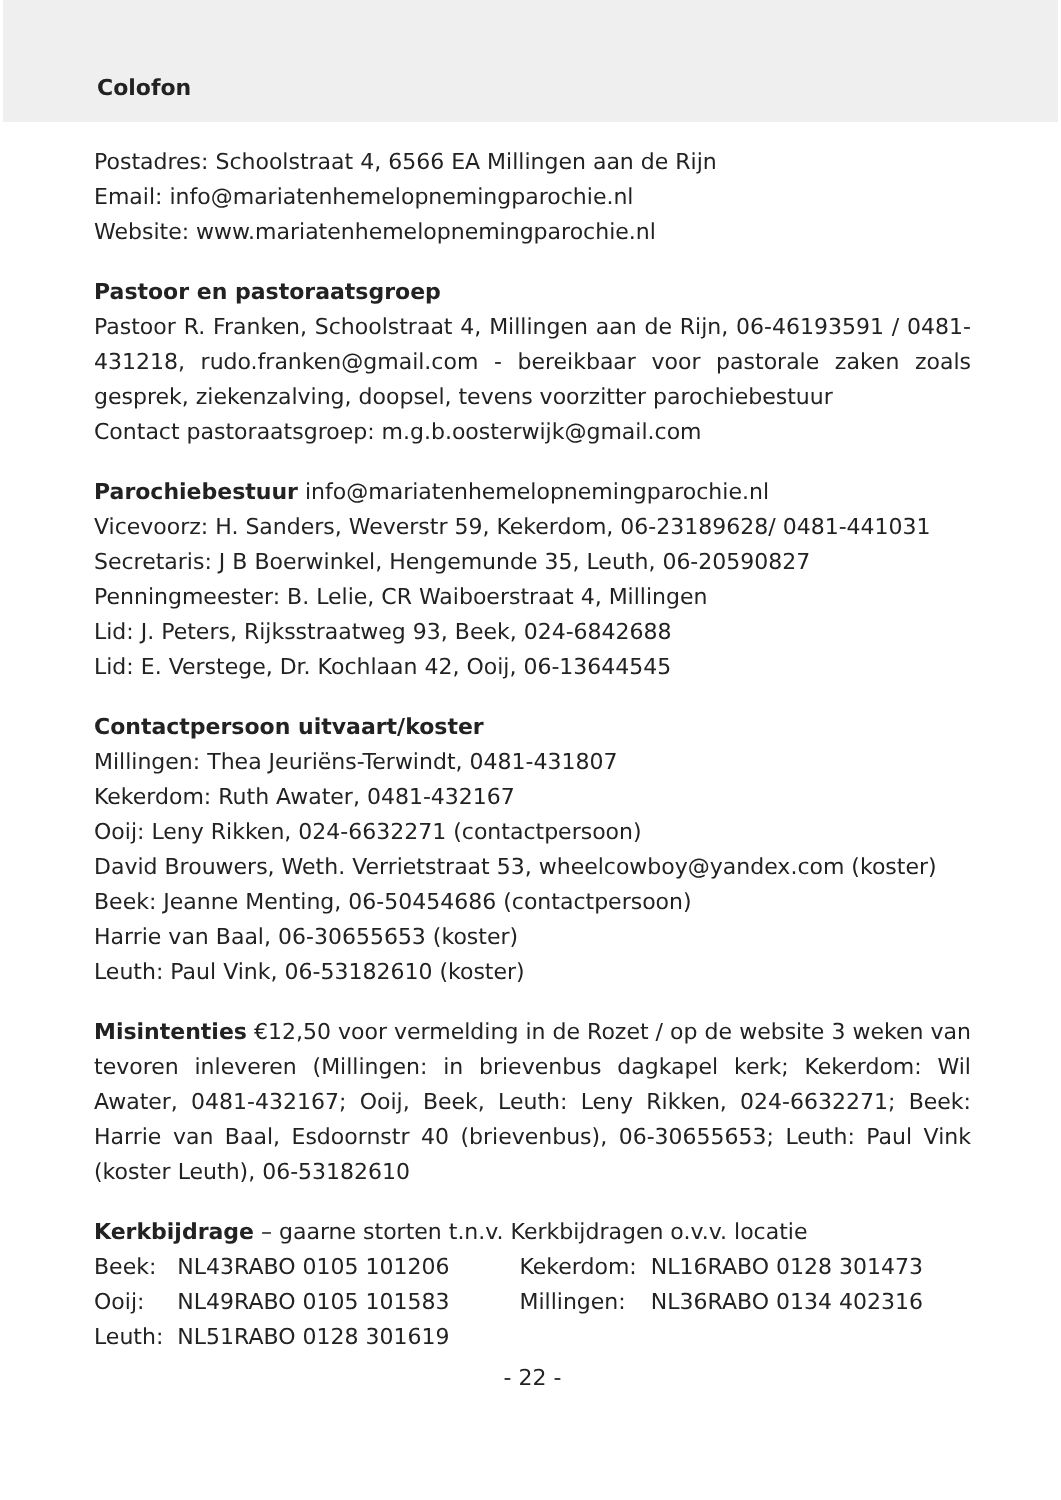Colofon
Postadres: Schoolstraat 4, 6566 EA Millingen aan de Rijn
Email: info@mariatenhemelopnemingparochie.nl
Website: www.mariatenhemelopnemingparochie.nl
Pastoor en pastoraatsgroep
Pastoor R. Franken, Schoolstraat 4, Millingen aan de Rijn, 06-46193591 / 0481-431218, rudo.franken@gmail.com - bereikbaar voor pastorale zaken zoals gesprek, ziekenzalving, doopsel, tevens voorzitter parochiebestuur
Contact pastoraatsgroep: m.g.b.oosterwijk@gmail.com
Parochiebestuur info@mariatenhemelopnemingparochie.nl
Vicevoorz: H. Sanders, Weverstr 59, Kekerdom, 06-23189628/ 0481-441031
Secretaris: J B Boerwinkel, Hengemunde 35, Leuth, 06-20590827
Penningmeester: B. Lelie, CR Waiboerstraat 4, Millingen
Lid: J. Peters, Rijksstraatweg 93, Beek, 024-6842688
Lid: E. Verstege, Dr. Kochlaan 42, Ooij, 06-13644545
Contactpersoon uitvaart/koster
Millingen: Thea Jeuriëns-Terwindt, 0481-431807
Kekerdom: Ruth Awater, 0481-432167
Ooij: Leny Rikken, 024-6632271 (contactpersoon)
David Brouwers, Weth. Verrietstraat 53, wheelcowboy@yandex.com (koster)
Beek: Jeanne Menting, 06-50454686 (contactpersoon)
Harrie van Baal, 06-30655653 (koster)
Leuth: Paul Vink, 06-53182610 (koster)
Misintenties €12,50 voor vermelding in de Rozet / op de website 3 weken van tevoren inleveren (Millingen: in brievenbus dagkapel kerk; Kekerdom: Wil Awater, 0481-432167; Ooij, Beek, Leuth: Leny Rikken, 024-6632271; Beek: Harrie van Baal, Esdoornstr 40 (brievenbus), 06-30655653; Leuth: Paul Vink (koster Leuth), 06-53182610
Kerkbijdrage – gaarne storten t.n.v. Kerkbijdragen o.v.v. locatie
| Beek: | NL43RABO 0105 101206 | Kekerdom: | NL16RABO 0128 301473 |
| Ooij: | NL49RABO 0105 101583 | Millingen: | NL36RABO 0134 402316 |
| Leuth: | NL51RABO 0128 301619 | | |
- 22 -